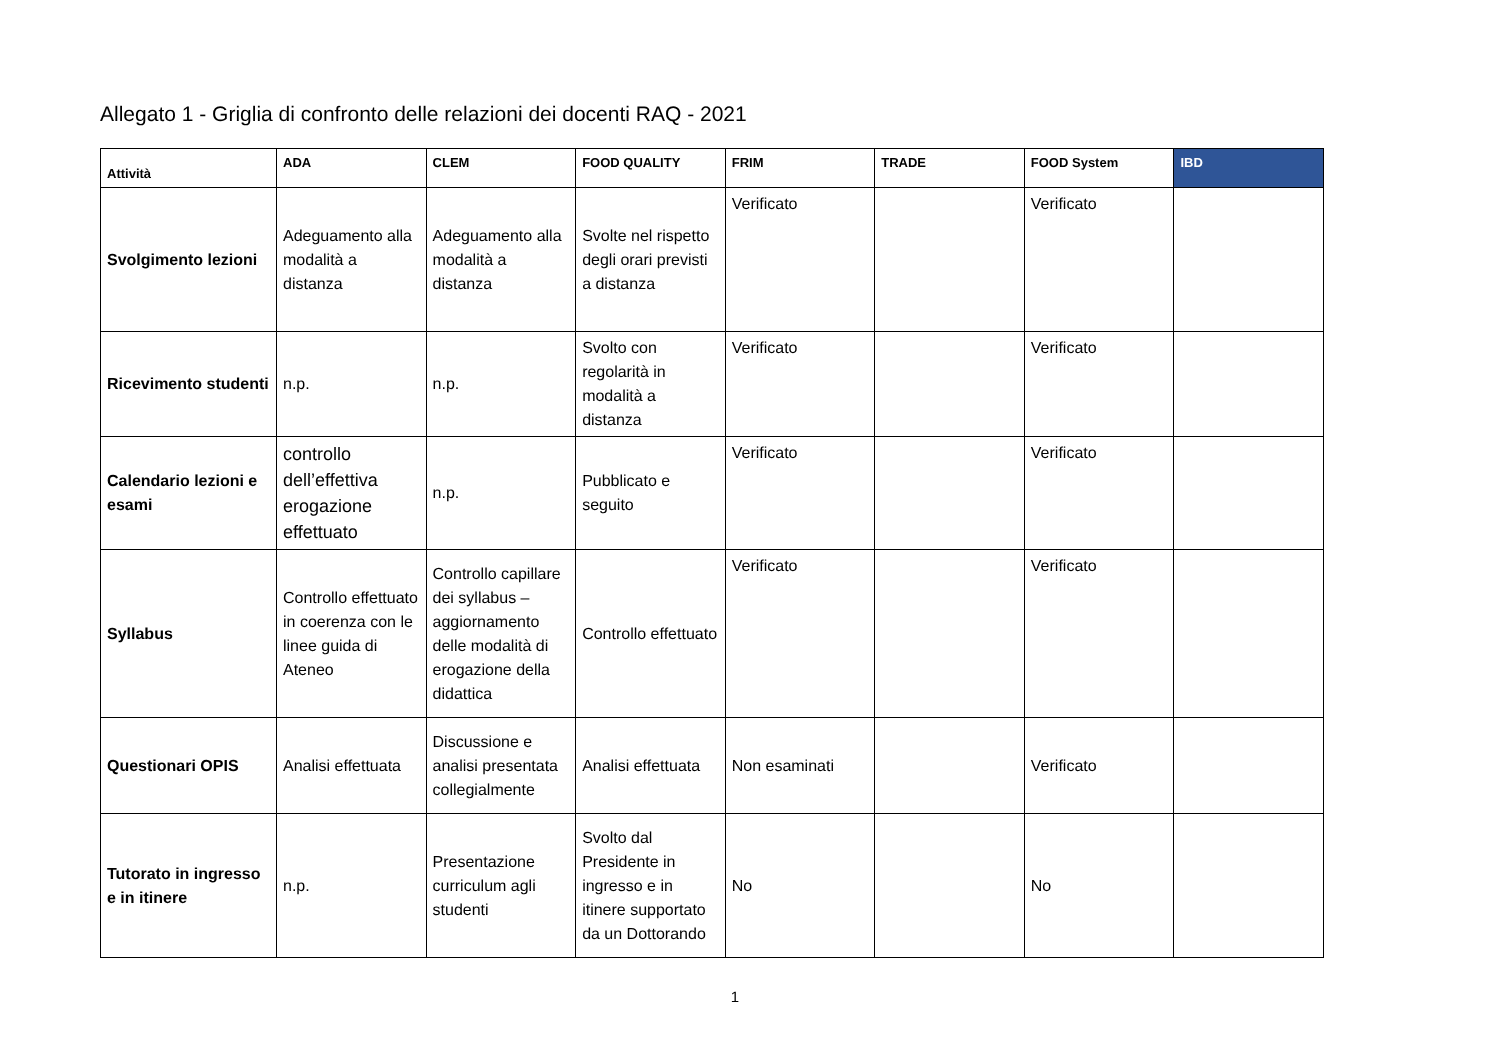Allegato 1 - Griglia di confronto delle relazioni dei docenti RAQ - 2021
| Attività | ADA | CLEM | FOOD QUALITY | FRIM | TRADE | FOOD System | IBD |
| --- | --- | --- | --- | --- | --- | --- | --- |
| Svolgimento lezioni | Adeguamento alla modalità a distanza | Adeguamento alla modalità a distanza | Svolte nel rispetto degli orari previsti a distanza | Verificato | | Verificato | |
| Ricevimento studenti | n.p. | n.p. | Svolto con regolarità in modalità a distanza | Verificato | | Verificato | |
| Calendario lezioni e esami | controllo dell’effettiva erogazione effettuato | n.p. | Pubblicato e seguito | Verificato | | Verificato | |
| Syllabus | Controllo effettuato in coerenza con le linee guida di Ateneo | Controllo capillare dei syllabus – aggiornamento delle modalità di erogazione della didattica | Controllo effettuato | Verificato | | Verificato | |
| Questionari OPIS | Analisi effettuata | Discussione e analisi presentata collegialmente | Analisi effettuata | Non esaminati | | Verificato | |
| Tutorato in ingresso e in itinere | n.p. | Presentazione curriculum agli studenti | Svolto dal Presidente in ingresso e in itinere supportato da un Dottorando | No | | No | |
1